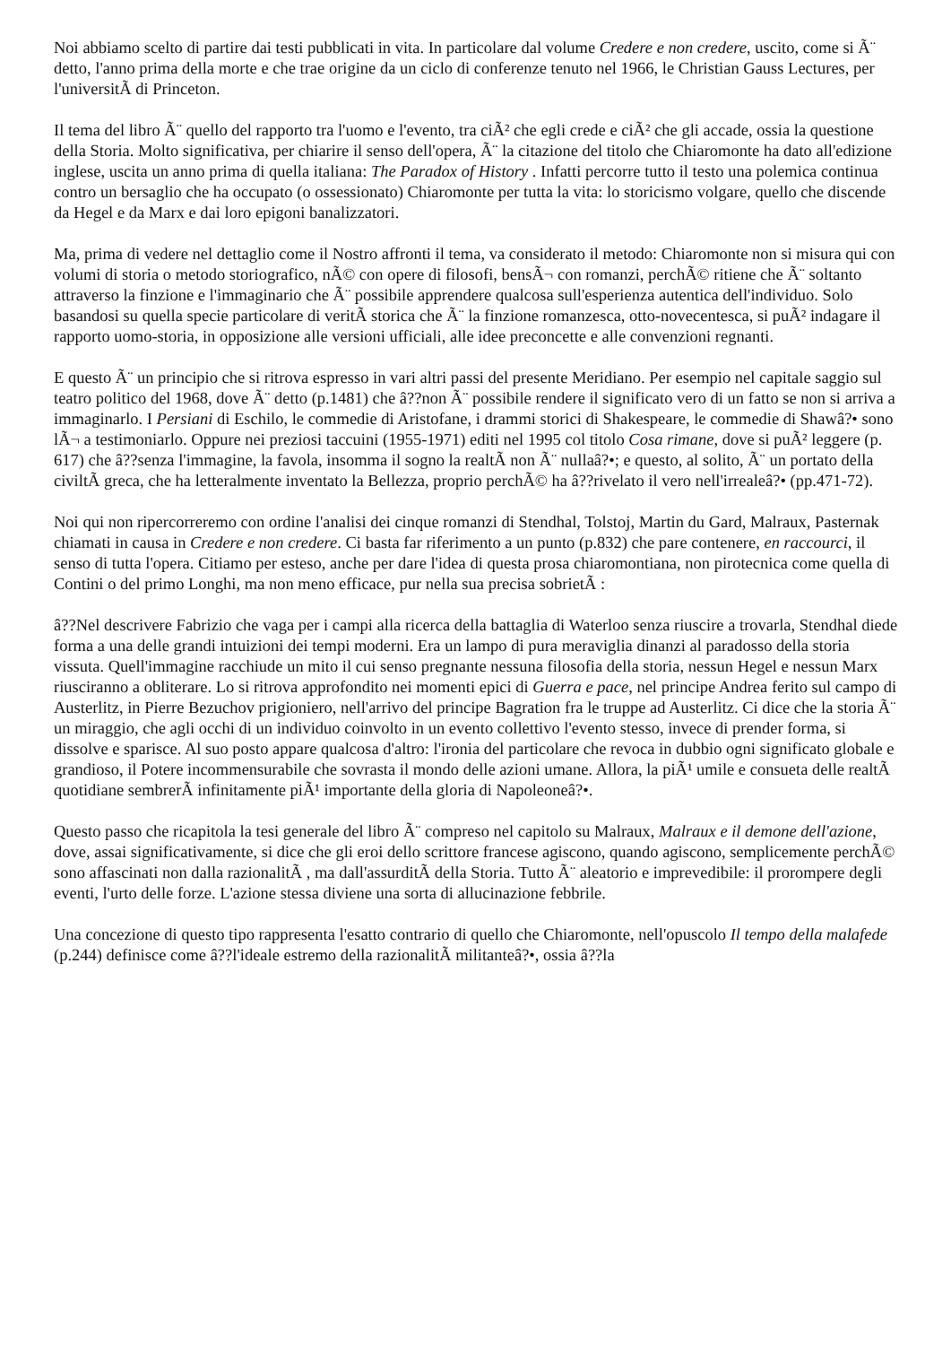Noi abbiamo scelto di partire dai testi pubblicati in vita. In particolare dal volume Credere e non credere, uscito, come si Ã¨ detto, l'anno prima della morte e che trae origine da un ciclo di conferenze tenuto nel 1966, le Christian Gauss Lectures, per l'universitÃ di Princeton.
Il tema del libro Ã¨ quello del rapporto tra l'uomo e l'evento, tra ciÃ² che egli crede e ciÃ² che gli accade, ossia la questione della Storia. Molto significativa, per chiarire il senso dell'opera, Ã¨ la citazione del titolo che Chiaromonte ha dato all'edizione inglese, uscita un anno prima di quella italiana: The Paradox of History . Infatti percorre tutto il testo una polemica continua contro un bersaglio che ha occupato (o ossessionato) Chiaromonte per tutta la vita: lo storicismo volgare, quello che discende da Hegel e da Marx e dai loro epigoni banalizzatori.
Ma, prima di vedere nel dettaglio come il Nostro affronti il tema, va considerato il metodo: Chiaromonte non si misura qui con volumi di storia o metodo storiografico, nÃ© con opere di filosofi, bensÃ¬ con romanzi, perchÃ© ritiene che Ã¨ soltanto attraverso la finzione e l'immaginario che Ã¨ possibile apprendere qualcosa sull'esperienza autentica dell'individuo. Solo basandosi su quella specie particolare di veritÃ storica che Ã¨ la finzione romanzesca, otto-novecentesca, si puÃ² indagare il rapporto uomo-storia, in opposizione alle versioni ufficiali, alle idee preconcette e alle convenzioni regnanti.
E questo Ã¨ un principio che si ritrova espresso in vari altri passi del presente Meridiano. Per esempio nel capitale saggio sul teatro politico del 1968, dove Ã¨ detto (p.1481) che â??non Ã¨ possibile rendere il significato vero di un fatto se non si arriva a immaginarlo. I Persiani di Eschilo, le commedie di Aristofane, i drammi storici di Shakespeare, le commedie di Shawâ?• sono lÃ¬ a testimoniarlo. Oppure nei preziosi taccuini (1955-1971) editi nel 1995 col titolo Cosa rimane, dove si puÃ² leggere (p. 617) che â??senza l'immagine, la favola, insomma il sogno la realtÃ non Ã¨ nullaâ?•; e questo, al solito, Ã¨ un portato della civiltÃ greca, che ha letteralmente inventato la Bellezza, proprio perchÃ© ha â??rivelato il vero nell'irrealeâ?• (pp.471-72).
Noi qui non ripercorreremo con ordine l'analisi dei cinque romanzi di Stendhal, Tolstoj, Martin du Gard, Malraux, Pasternak chiamati in causa in Credere e non credere. Ci basta far riferimento a un punto (p.832) che pare contenere, en raccourci, il senso di tutta l'opera. Citiamo per esteso, anche per dare l'idea di questa prosa chiaromontiana, non pirotecnica come quella di Contini o del primo Longhi, ma non meno efficace, pur nella sua precisa sobrietÃ :
â??Nel descrivere Fabrizio che vaga per i campi alla ricerca della battaglia di Waterloo senza riuscire a trovarla, Stendhal diede forma a una delle grandi intuizioni dei tempi moderni. Era un lampo di pura meraviglia dinanzi al paradosso della storia vissuta. Quell'immagine racchiude un mito il cui senso pregnante nessuna filosofia della storia, nessun Hegel e nessun Marx riusciranno a obliterare. Lo si ritrova approfondito nei momenti epici di Guerra e pace, nel principe Andrea ferito sul campo di Austerlitz, in Pierre Bezuchov prigioniero, nell'arrivo del principe Bagration fra le truppe ad Austerlitz. Ci dice che la storia Ã¨ un miraggio, che agli occhi di un individuo coinvolto in un evento collettivo l'evento stesso, invece di prender forma, si dissolve e sparisce. Al suo posto appare qualcosa d'altro: l'ironia del particolare che revoca in dubbio ogni significato globale e grandioso, il Potere incommensurabile che sovrasta il mondo delle azioni umane. Allora, la piÃ¹ umile e consueta delle realtÃ quotidiane sembrerÃ infinitamente piÃ¹ importante della gloria di Napoleoneâ?•.
Questo passo che ricapitola la tesi generale del libro Ã¨ compreso nel capitolo su Malraux, Malraux e il demone dell'azione, dove, assai significativamente, si dice che gli eroi dello scrittore francese agiscono, quando agiscono, semplicemente perchÃ© sono affascinati non dalla razionalitÃ , ma dall'assurditÃ della Storia. Tutto Ã¨ aleatorio e imprevedibile: il prorompere degli eventi, l'urto delle forze. L'azione stessa diviene una sorta di allucinazione febbrile.
Una concezione di questo tipo rappresenta l'esatto contrario di quello che Chiaromonte, nell'opuscolo Il tempo della malafede (p.244) definisce come â??l'ideale estremo della razionalitÃ militanteâ?•, ossia â??la